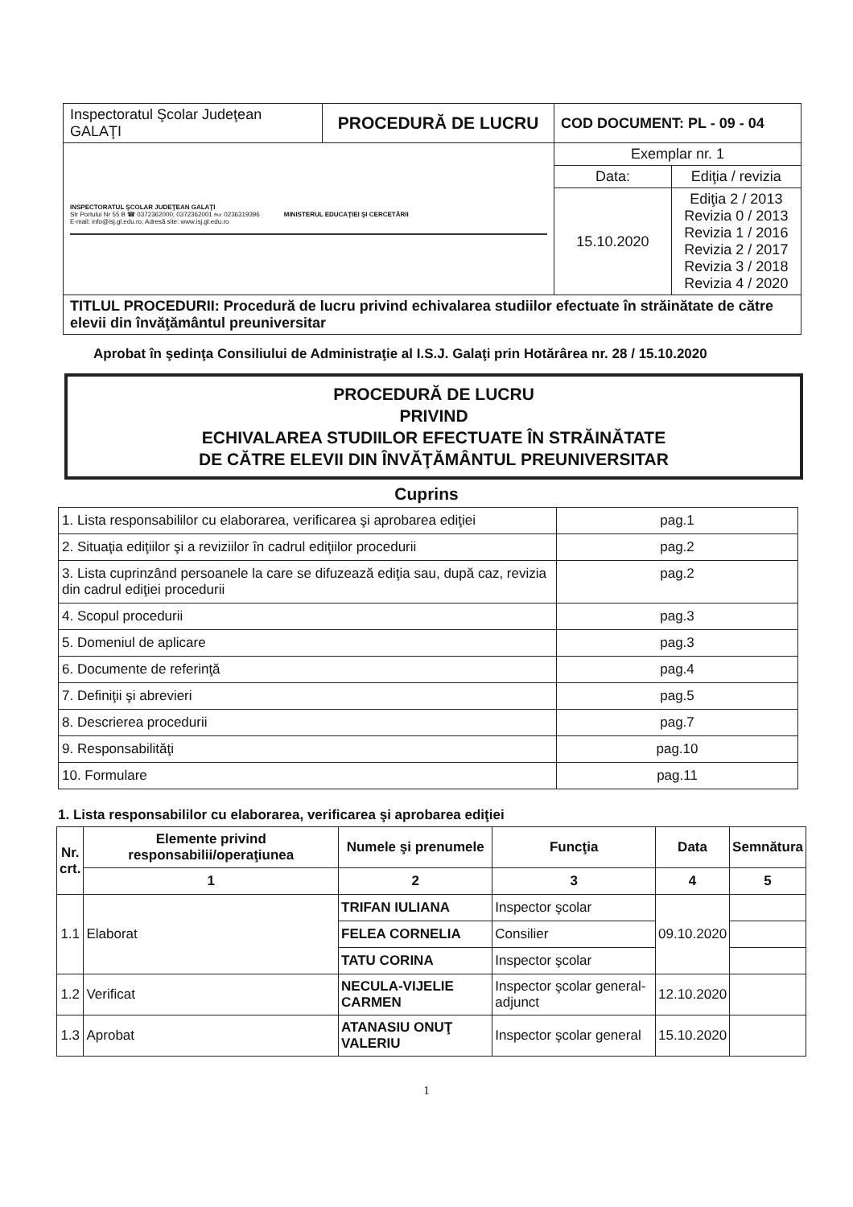| Inspectoratul Şcolar Judeţean GALAŢI | PROCEDURĂ DE LUCRU | COD DOCUMENT: PL - 09 - 04 | |
| INSPECTORATUL ŞCOLAR JUDEŢEAN GALAŢI Str Portului Nr 55 B ☎ 0372362000; 0372362001 ℻ 0236319396 E-mail: info@isj.gl.edu.ro; Adresă site: www.isj.gl.edu.ro MINISTERUL EDUCAŢIEI ŞI CERCETĂRII | | Exemplar nr. 1 | |
| | | Data: | Ediţia / revizia |
| | | 15.10.2020 | Ediţia 2 / 2013 Revizia 0 / 2013 Revizia 1 / 2016 Revizia 2 / 2017 Revizia 3 / 2018 Revizia 4 / 2020 |
| TITLUL PROCEDURII: Procedură de lucru privind echivalarea studiilor efectuate în străinătate de către elevii din învăţământul preuniversitar | | | |
Aprobat în şedinţa Consiliului de Administraţie al I.S.J. Galaţi prin Hotărârea nr. 28 / 15.10.2020
PROCEDURĂ DE LUCRU
PRIVIND
ECHIVALAREA STUDIILOR EFECTUATE ÎN STRĂINĂTATE
DE CĂTRE ELEVII DIN ÎNVĂŢĂMÂNTUL PREUNIVERSITAR
Cuprins
| 1. Lista responsabililor cu elaborarea, verificarea şi aprobarea ediţiei | pag.1 |
| 2. Situaţia ediţiilor şi a reviziilor în cadrul ediţiilor procedurii | pag.2 |
| 3. Lista cuprinzând persoanele la care se difuzează ediţia sau, după caz, revizia din cadrul ediţiei procedurii | pag.2 |
| 4. Scopul procedurii | pag.3 |
| 5. Domeniul de aplicare | pag.3 |
| 6. Documente de referinţă | pag.4 |
| 7. Definiţii şi abrevieri | pag.5 |
| 8. Descrierea procedurii | pag.7 |
| 9. Responsabilităţi | pag.10 |
| 10. Formulare | pag.11 |
1. Lista responsabililor cu elaborarea, verificarea şi aprobarea ediţiei
| Nr. crt. | Elemente privind responsabilii/operaţiunea | Numele şi prenumele | Funcţia | Data | Semnătura |
| --- | --- | --- | --- | --- | --- |
| | 1 | 2 | 3 | 4 | 5 |
| 1.1 | Elaborat | TRIFAN IULIANA | Inspector şcolar | 09.10.2020 | |
| | | FELEA CORNELIA | Consilier | | |
| | | TATU CORINA | Inspector şcolar | | |
| 1.2 | Verificat | NECULA-VIJELIE CARMEN | Inspector şcolar general-adjunct | 12.10.2020 | |
| 1.3 | Aprobat | ATANASIU ONUŢ VALERIU | Inspector şcolar general | 15.10.2020 | |
1